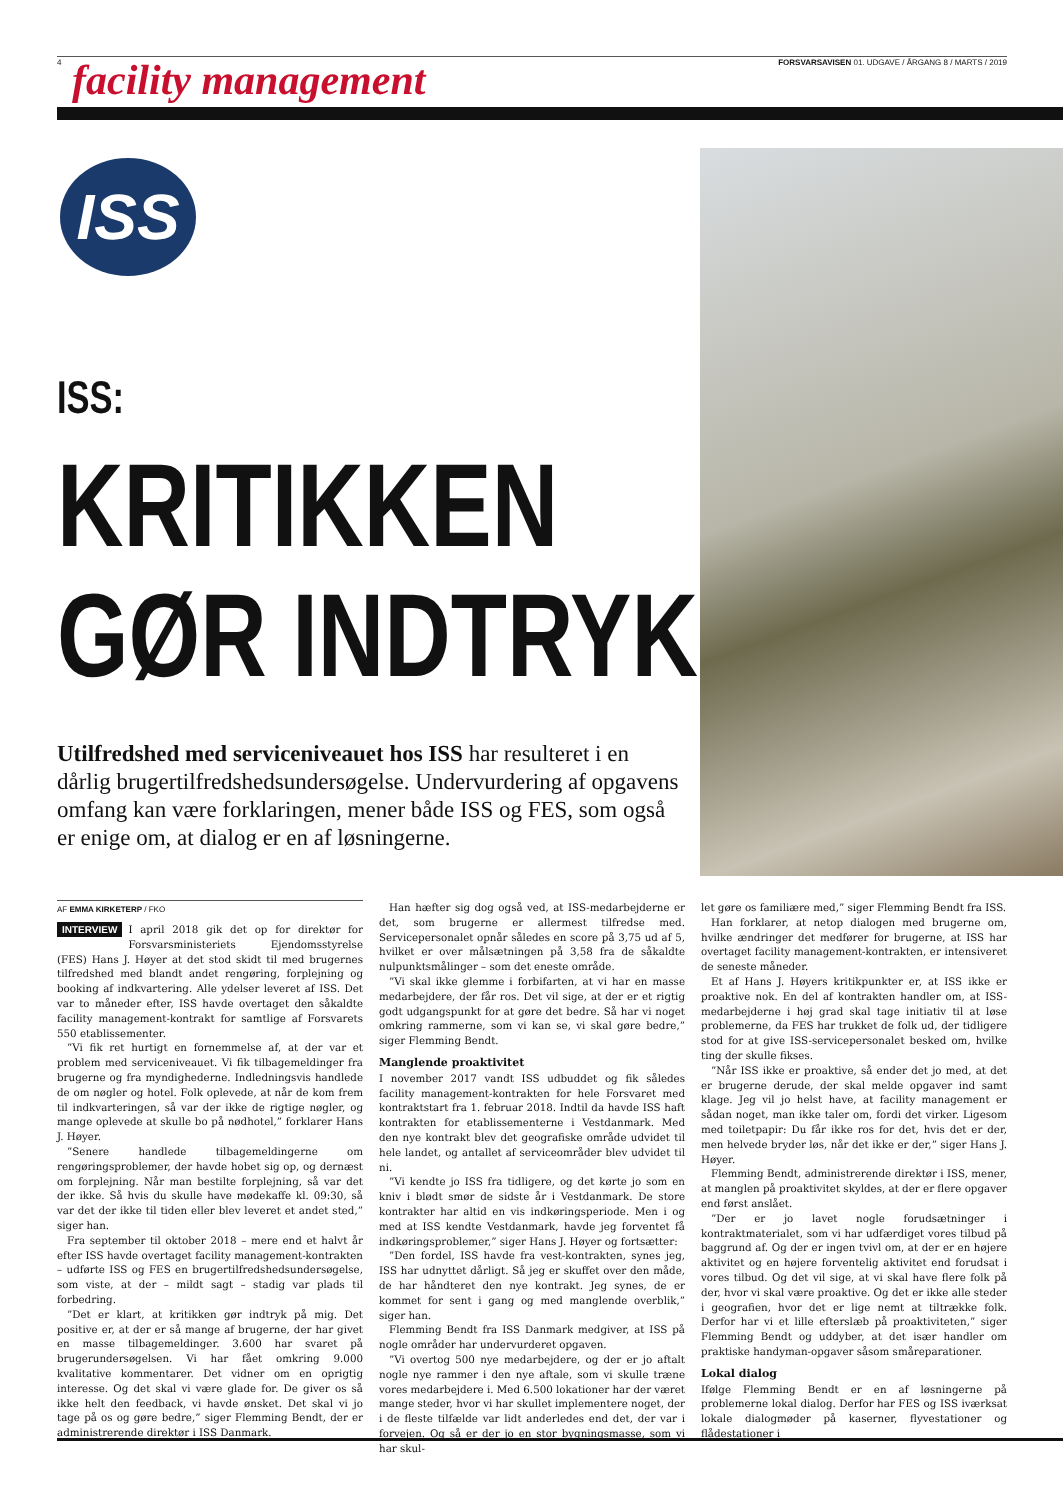4 FORSVARSAVISEN 01. UDGAVE / ÅRGANG 8 / MARTS / 2019 facility management
ISS
ISS:
KRITIKKEN
GØR INDTRYK
Utilfredshed med serviceniveauet hos ISS har resulteret i en dårlig brugertilfredshedsundersøgelse. Undervurdering af opgavens omfang kan være forklaringen, mener både ISS og FES, som også er enige om, at dialog er en af løsningerne.
AF EMMA KIRKETERP / FKO
INTERVIEW I april 2018 gik det op for direktør for Forsvarsministeriets Ejendomsstyrelse (FES) Hans J. Høyer at det stod skidt til med brugernes tilfredshed med blandt andet rengøring, forplejning og booking af indkvartering. Alle ydelser leveret af ISS. Det var to måneder efter, ISS havde overtaget den såkaldte facility management-kontrakt for samtlige af Forsvarets 550 etablissementer.
”Vi fik ret hurtigt en fornemmelse af, at der var et problem med serviceniveauet. Vi fik tilbagemeldinger fra brugerne og fra myndighederne. Indledningsvis handlede de om nøgler og hotel. Folk oplevede, at når de kom frem til indkvarteringen, så var der ikke de rigtige nøgler, og mange oplevede at skulle bo på nødhotel,” forklarer Hans J. Høyer.
”Senere handlede tilbagemeldingerne om rengøringsproblemer, der havde hobet sig op, og dernæst om forplejning. Når man bestilte forplejning, så var det der ikke. Så hvis du skulle have mødekaffe kl. 09:30, så var det der ikke til tiden eller blev leveret et andet sted,” siger han.
Fra september til oktober 2018 – mere end et halvt år efter ISS havde overtaget facility management-kontrakten – udførte ISS og FES en brugertilfredshedsundersøgelse, som viste, at der – mildt sagt – stadig var plads til forbedring.
”Det er klart, at kritikken gør indtryk på mig. Det positive er, at der er så mange af brugerne, der har givet en masse tilbagemeldinger. 3.600 har svaret på brugerundersøgelsen. Vi har fået omkring 9.000 kvalitative kommentarer. Det vidner om en oprigtig interesse. Og det skal vi være glade for. De giver os så ikke helt den feedback, vi havde ønsket. Det skal vi jo tage på os og gøre bedre,” siger Flemming Bendt, der er administrerende direktør i ISS Danmark.
Han hæfter sig dog også ved, at ISS-medarbejderne er det, som brugerne er allermest tilfredse med. Servicepersonalet opnår således en score på 3,75 ud af 5, hvilket er over målsætningen på 3,58 fra de såkaldte nulpunktsmålinger – som det eneste område.
”Vi skal ikke glemme i forbifarten, at vi har en masse medarbejdere, der får ros. Det vil sige, at der er et rigtig godt udgangspunkt for at gøre det bedre. Så har vi noget omkring rammerne, som vi kan se, vi skal gøre bedre,” siger Flemming Bendt.
Manglende proaktivitet
I november 2017 vandt ISS udbuddet og fik således facility management-kontrakten for hele Forsvaret med kontraktstart fra 1. februar 2018. Indtil da havde ISS haft kontrakten for etablissementerne i Vestdanmark. Med den nye kontrakt blev det geografiske område udvidet til hele landet, og antallet af serviceområder blev udvidet til ni.
”Vi kendte jo ISS fra tidligere, og det kørte jo som en kniv i blødt smør de sidste år i Vestdanmark. De store kontrakter har altid en vis indkøringsperiode. Men i og med at ISS kendte Vestdanmark, havde jeg forventet få indkøringsproblemer,” siger Hans J. Høyer og fortsætter:
”Den fordel, ISS havde fra vest-kontrakten, synes jeg, ISS har udnyttet dårligt. Så jeg er skuffet over den måde, de har håndteret den nye kontrakt. Jeg synes, de er kommet for sent i gang og med manglende overblik,” siger han.
Flemming Bendt fra ISS Danmark medgiver, at ISS på nogle områder har undervurderet opgaven.
”Vi overtog 500 nye medarbejdere, og der er jo aftalt nogle nye rammer i den nye aftale, som vi skulle træne vores medarbejdere i. Med 6.500 lokationer har der været mange steder, hvor vi har skullet implementere noget, der i de fleste tilfælde var lidt anderledes end det, der var i forvejen. Og så er der jo en stor bygningsmasse, som vi har skul-
let gøre os familiære med,” siger Flemming Bendt fra ISS.
Han forklarer, at netop dialogen med brugerne om, hvilke ændringer det medfører for brugerne, at ISS har overtaget facility management-kontrakten, er intensiveret de seneste måneder.
Et af Hans J. Høyers kritikpunkter er, at ISS ikke er proaktive nok. En del af kontrakten handler om, at ISS-medarbejderne i høj grad skal tage initiativ til at løse problemerne, da FES har trukket de folk ud, der tidligere stod for at give ISS-servicepersonalet besked om, hvilke ting der skulle fikses.
”Når ISS ikke er proaktive, så ender det jo med, at det er brugerne derude, der skal melde opgaver ind samt klage. Jeg vil jo helst have, at facility management er sådan noget, man ikke taler om, fordi det virker. Ligesom med toiletpapir: Du får ikke ros for det, hvis det er der, men helvede bryder løs, når det ikke er der,” siger Hans J. Høyer.
Flemming Bendt, administrerende direktør i ISS, mener, at manglen på proaktivitet skyldes, at der er flere opgaver end først anslået.
”Der er jo lavet nogle forudsætninger i kontraktmaterialet, som vi har udfærdiget vores tilbud på baggrund af. Og der er ingen tvivl om, at der er en højere aktivitet og en højere forventelig aktivitet end forudsat i vores tilbud. Og det vil sige, at vi skal have flere folk på der, hvor vi skal være proaktive. Og det er ikke alle steder i geografien, hvor det er lige nemt at tiltrække folk. Derfor har vi et lille efterslæb på proaktiviteten,” siger Flemming Bendt og uddyber, at det især handler om praktiske handyman-opgaver såsom småreparationer.
Lokal dialog
Ifølge Flemming Bendt er en af løsningerne på problemerne lokal dialog. Derfor har FES og ISS iværksat lokale dialogmøder på kaserner, flyvestationer og flådestationer i